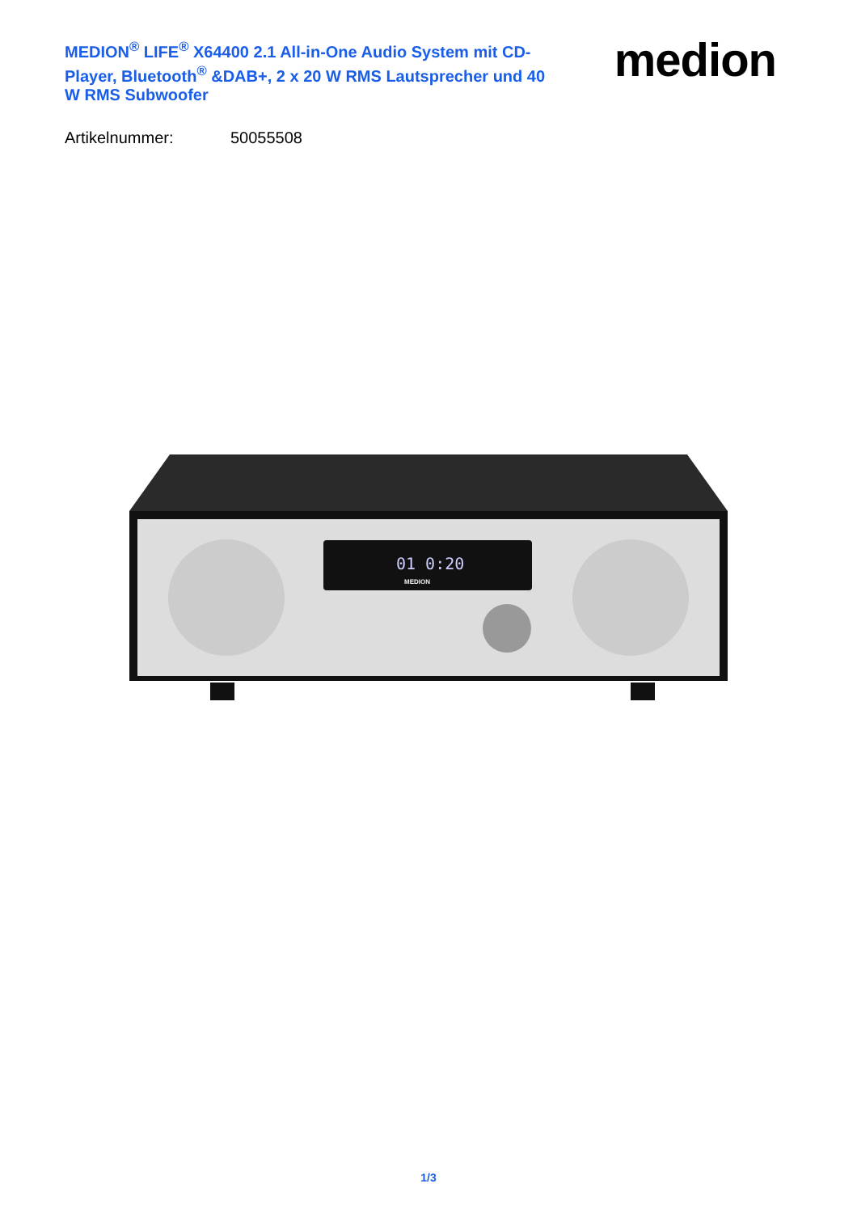MEDION<sup>®</sup> LIFE<sup>®</sup> X64400 2.1 All-in-One Audio System mit CD-Player, Bluetooth<sup>®</sup> &DAB+, 2 x 20 W RMS Lautsprecher und 40 W RMS Subwoofer
medion
Artikelnummer: 50055508
01 0:20
MEDION
1/3